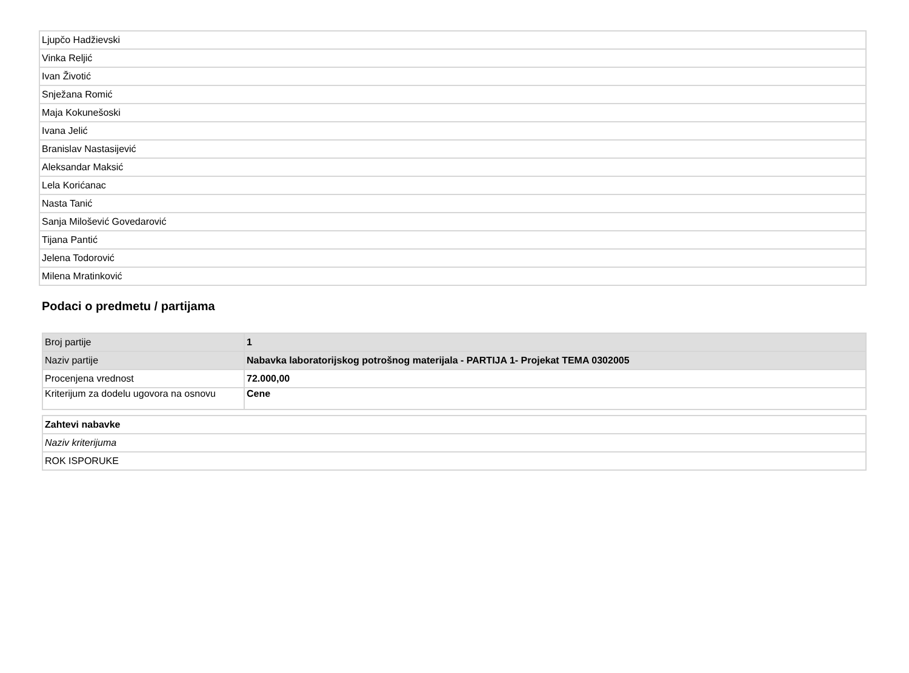| Ljupčo Hadžievski |
| Vinka Reljić |
| Ivan Životić |
| Snježana Romić |
| Maja Kokunešoski |
| Ivana Jelić |
| Branislav Nastasijević |
| Aleksandar Maksić |
| Lela Korićanac |
| Nasta Tanić |
| Sanja Milošević Govedarović |
| Tijana Pantić |
| Jelena Todorović |
| Milena Mratinković |
Podaci o predmetu / partijama
| Broj partije | 1 |
| Naziv partije | Nabavka laboratorijskog potrošnog materijala - PARTIJA 1- Projekat TEMA 0302005 |
| Procenjena vrednost | 72.000,00 |
| Kriterijum za dodelu ugovora na osnovu | Cene |
| Zahtevi nabavke |
| Naziv kriterijuma |
| ROK ISPORUKE |